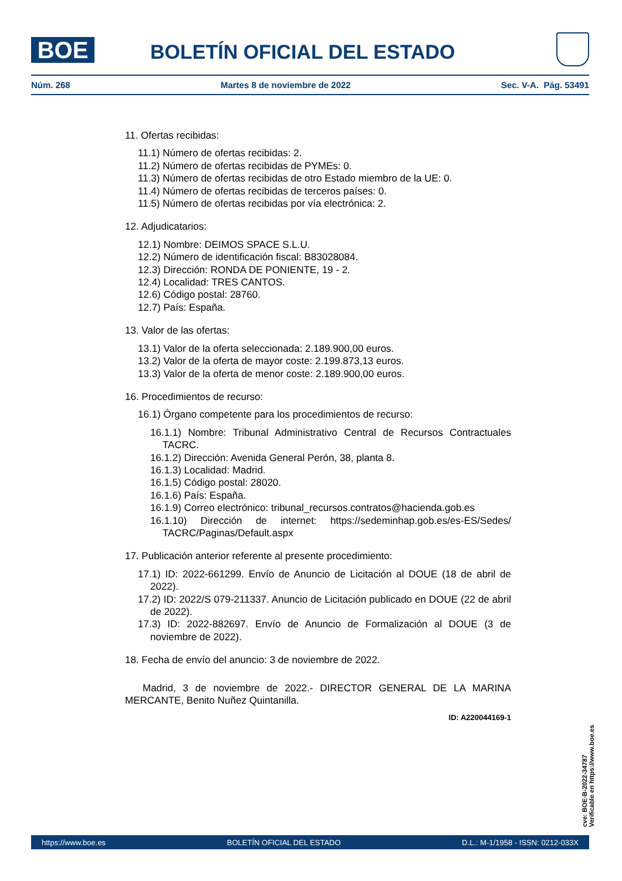BOE BOLETÍN OFICIAL DEL ESTADO
Núm. 268 Martes 8 de noviembre de 2022 Sec. V-A. Pág. 53491
11. Ofertas recibidas:
11.1) Número de ofertas recibidas: 2.
11.2) Número de ofertas recibidas de PYMEs: 0.
11.3) Número de ofertas recibidas de otro Estado miembro de la UE: 0.
11.4) Número de ofertas recibidas de terceros países: 0.
11.5) Número de ofertas recibidas por vía electrónica: 2.
12. Adjudicatarios:
12.1) Nombre: DEIMOS SPACE S.L.U.
12.2) Número de identificación fiscal: B83028084.
12.3) Dirección: RONDA DE PONIENTE, 19 - 2.
12.4) Localidad: TRES CANTOS.
12.6) Código postal: 28760.
12.7) País: España.
13. Valor de las ofertas:
13.1) Valor de la oferta seleccionada: 2.189.900,00 euros.
13.2) Valor de la oferta de mayor coste: 2.199.873,13 euros.
13.3) Valor de la oferta de menor coste: 2.189.900,00 euros.
16. Procedimientos de recurso:
16.1) Órgano competente para los procedimientos de recurso:
16.1.1) Nombre: Tribunal Administrativo Central de Recursos Contractuales TACRC.
16.1.2) Dirección: Avenida General Perón, 38, planta 8.
16.1.3) Localidad: Madrid.
16.1.5) Código postal: 28020.
16.1.6) País: España.
16.1.9) Correo electrónico: tribunal_recursos.contratos@hacienda.gob.es
16.1.10) Dirección de internet: https://sedeminhap.gob.es/es-ES/Sedes/ TACRC/Paginas/Default.aspx
17. Publicación anterior referente al presente procedimiento:
17.1) ID: 2022-661299. Envío de Anuncio de Licitación al DOUE (18 de abril de 2022).
17.2) ID: 2022/S 079-211337. Anuncio de Licitación publicado en DOUE (22 de abril de 2022).
17.3) ID: 2022-882697. Envío de Anuncio de Formalización al DOUE (3 de noviembre de 2022).
18. Fecha de envío del anuncio: 3 de noviembre de 2022.
Madrid, 3 de noviembre de 2022.- DIRECTOR GENERAL DE LA MARINA MERCANTE, Benito Nuñez Quintanilla.
ID: A220044169-1
cve: BOE-B-2022-34787
Verificable en https://www.boe.es
https://www.boe.es BOLETÍN OFICIAL DEL ESTADO D.L.: M-1/1958 - ISSN: 0212-033X